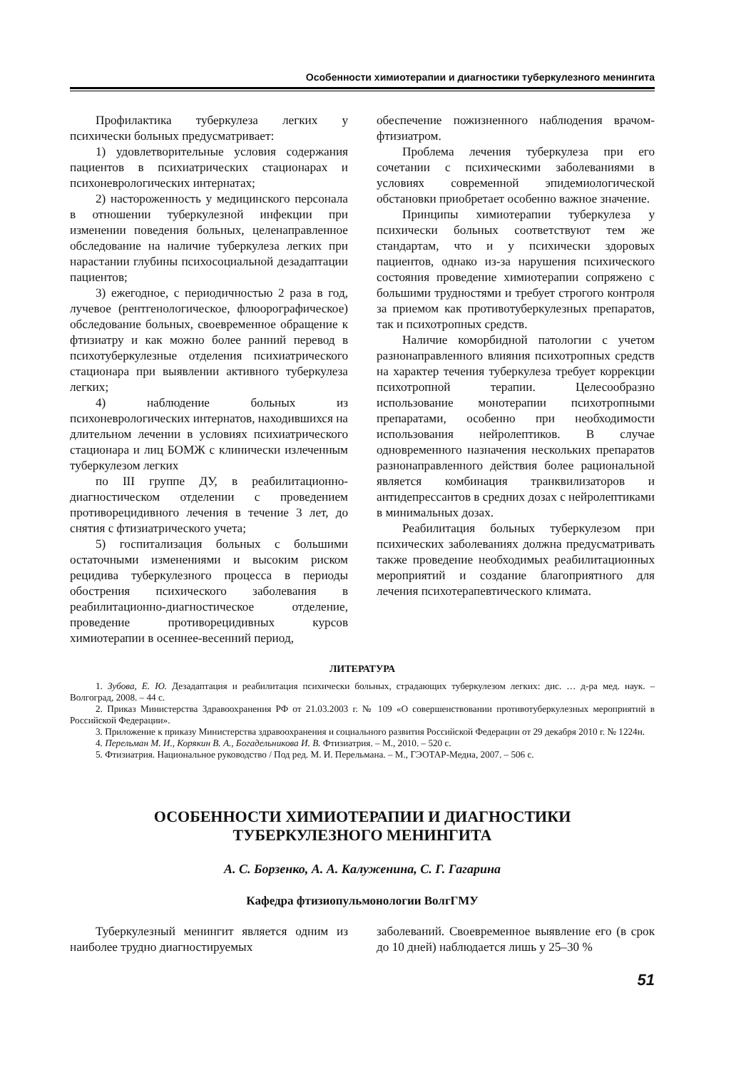Особенности химиотерапии и диагностики туберкулезного менингита
Профилактика туберкулеза легких у психически больных предусматривает:
1) удовлетворительные условия содержания пациентов в психиатрических стационарах и психоневрологических интернатах;
2) настороженность у медицинского персонала в отношении туберкулезной инфекции при изменении поведения больных, целенаправленное обследование на наличие туберкулеза легких при нарастании глубины психосоциальной дезадаптации пациентов;
3) ежегодное, с периодичностью 2 раза в год, лучевое (рентгенологическое, флюорографическое) обследование больных, своевременное обращение к фтизиатру и как можно более ранний перевод в психотуберкулезные отделения психиатрического стационара при выявлении активного туберкулеза легких;
4) наблюдение больных из психоневрологических интернатов, находившихся на длительном лечении в условиях психиатрического стационара и лиц БОМЖ с клинически излеченным туберкулезом легких
по III группе ДУ, в реабилитационно-диагностическом отделении с проведением противорецидивного лечения в течение 3 лет, до снятия с фтизиатрического учета;
5) госпитализация больных с большими остаточными изменениями и высоким риском рецидива туберкулезного процесса в периоды обострения психического заболевания в реабилитационно-диагностическое отделение, проведение противорецидивных курсов химиотерапии в осеннее-весенний период,
обеспечение пожизненного наблюдения врачом-фтизиатром.
Проблема лечения туберкулеза при его сочетании с психическими заболеваниями в условиях современной эпидемиологической обстановки приобретает особенно важное значение.
Принципы химиотерапии туберкулеза у психически больных соответствуют тем же стандартам, что и у психически здоровых пациентов, однако из-за нарушения психического состояния проведение химиотерапии сопряжено с большими трудностями и требует строгого контроля за приемом как противотуберкулезных препаратов, так и психотропных средств.
Наличие коморбидной патологии с учетом разнонаправленного влияния психотропных средств на характер течения туберкулеза требует коррекции психотропной терапии. Целесообразно использование монотерапии психотропными препаратами, особенно при необходимости использования нейролептиков. В случае одновременного назначения нескольких препаратов разнонаправленного действия более рациональной является комбинация транквилизаторов и антидепрессантов в средних дозах с нейролептиками в минимальных дозах.
Реабилитация больных туберкулезом при психических заболеваниях должна предусматривать также проведение необходимых реабилитационных мероприятий и создание благоприятного для лечения психотерапевтического климата.
ЛИТЕРАТУРА
1. Зубова, Е. Ю. Дезадаптация и реабилитация психически больных, страдающих туберкулезом легких: дис. … д-ра мед. наук. – Волгоград, 2008. – 44 с.
2. Приказ Министерства Здравоохранения РФ от 21.03.2003 г. № 109 «О совершенствовании противотуберкулезных мероприятий в Российской Федерации».
3. Приложение к приказу Министерства здравоохранения и социального развития Российской Федерации от 29 декабря 2010 г. № 1224н.
4. Перельман М. И., Корякин В. А., Богадельникова И. В. Фтизиатрия. – М., 2010. – 520 с.
5. Фтизиатрия. Национальное руководство / Под ред. М. И. Перельмана. – М., ГЭОТАР-Медиа, 2007. – 506 с.
ОСОБЕННОСТИ ХИМИОТЕРАПИИ И ДИАГНОСТИКИ
ТУБЕРКУЛЕЗНОГО МЕНИНГИТА
А. С. Борзенко, А. А. Калуженина, С. Г. Гагарина
Кафедра фтизиопульмонологии ВолгГМУ
Туберкулезный менингит является одним из наиболее трудно диагностируемых
заболеваний. Своевременное выявление его (в срок до 10 дней) наблюдается лишь у 25–30 %
51